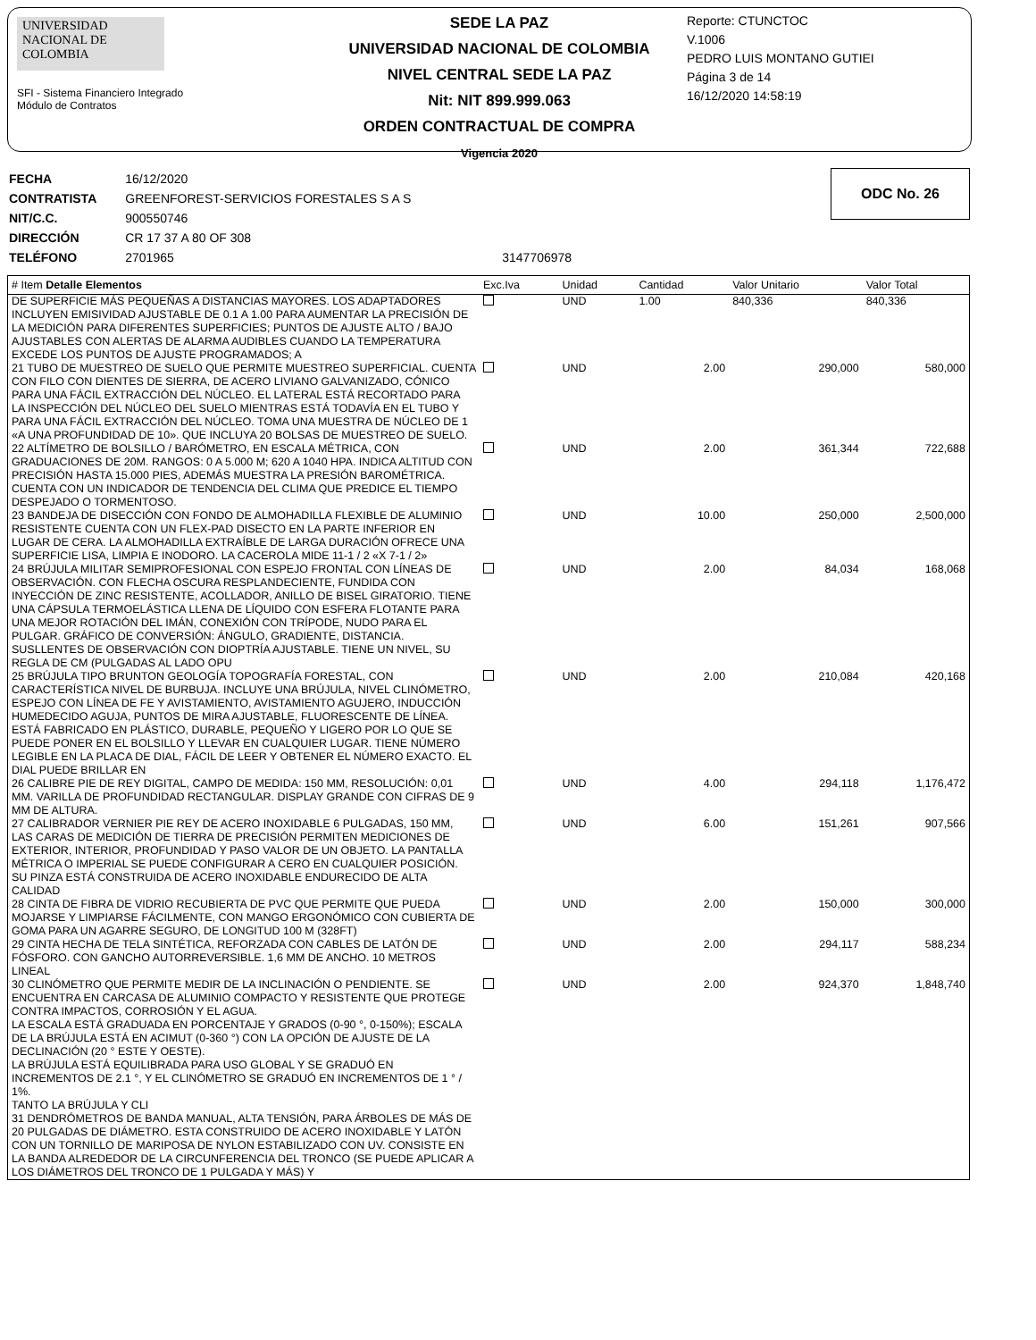UNIVERSIDAD NACIONAL DE COLOMBIA
SFI - Sistema Financiero Integrado
Módulo de Contratos
SEDE LA PAZ
UNIVERSIDAD NACIONAL DE COLOMBIA
NIVEL CENTRAL SEDE LA PAZ
Nit: NIT 899.999.063
ORDEN CONTRACTUAL DE COMPRA
Vigencia 2020
Reporte: CTUNCTOC
V.1006
PEDRO LUIS MONTANO GUTIEI
Página 3 de 14
16/12/2020 14:58:19
| FECHA | 16/12/2020 | |
| CONTRATISTA | GREENFOREST-SERVICIOS FORESTALES S A S | |
| NIT/C.C. | 900550746 | |
| DIRECCIÓN | CR 17 37 A 80 OF 308 | |
| TELÉFONO | 2701965 | 3147706978 |
ODC No. 26
| # Item Detalle Elementos | Exc.Iva | Unidad | Cantidad | Valor Unitario | Valor Total |
| --- | --- | --- | --- | --- | --- |
| DE SUPERFICIE MÁS PEQUEÑAS A DISTANCIAS MAYORES. LOS ADAPTADORES INCLUYEN EMISIVIDAD AJUSTABLE DE 0.1 A 1.00 PARA AUMENTAR LA PRECISIÓN DE LA MEDICIÓN PARA DIFERENTES SUPERFICIES; PUNTOS DE AJUSTE ALTO / BAJO AJUSTABLES CON ALERTAS DE ALARMA AUDIBLES CUANDO LA TEMPERATURA EXCEDE LOS PUNTOS DE AJUSTE PROGRAMADOS; A | | UND | 1.00 | 840,336 | 840,336 |
| 21 TUBO DE MUESTREO DE SUELO QUE PERMITE MUESTREO SUPERFICIAL. CUENTA CON FILO CON DIENTES DE SIERRA, DE ACERO LIVIANO GALVANIZADO, CÓNICO PARA UNA FÁCIL EXTRACCIÓN DEL NÚCLEO. EL LATERAL ESTÁ RECORTADO PARA LA INSPECCIÓN DEL NÚCLEO DEL SUELO MIENTRAS ESTÁ TODAVÍA EN EL TUBO Y PARA UNA FÁCIL EXTRACCIÓN DEL NÚCLEO. TOMA UNA MUESTRA DE NÚCLEO DE 1 «A UNA PROFUNDIDAD DE 10». QUE INCLUYA 20 BOLSAS DE MUESTREO DE SUELO. | | UND | 2.00 | 290,000 | 580,000 |
| 22 ALTÍMETRO DE BOLSILLO / BARÓMETRO, EN ESCALA MÉTRICA, CON GRADUACIONES DE 20M. RANGOS: 0 A 5.000 M; 620 A 1040 HPA. INDICA ALTITUD CON PRECISIÓN HASTA 15.000 PIES, ADEMÁS MUESTRA LA PRESIÓN BAROMÉTRICA. CUENTA CON UN INDICADOR DE TENDENCIA DEL CLIMA QUE PREDICE EL TIEMPO DESPEJADO O TORMENTOSO. | | UND | 2.00 | 361,344 | 722,688 |
| 23 BANDEJA DE DISECCIÓN CON FONDO DE ALMOHADILLA FLEXIBLE DE ALUMINIO RESISTENTE CUENTA CON UN FLEX-PAD DISECTO EN LA PARTE INFERIOR EN LUGAR DE CERA. LA ALMOHADILLA EXTRAÍBLE DE LARGA DURACIÓN OFRECE UNA SUPERFICIE LISA, LIMPIA E INODORO. LA CACEROLA MIDE 11-1 / 2 «X 7-1 / 2» | | UND | 10.00 | 250,000 | 2,500,000 |
| 24 BRÚJULA MILITAR SEMIPROFESIONAL CON ESPEJO FRONTAL CON LÍNEAS DE OBSERVACIÓN. CON FLECHA OSCURA RESPLANDECIENTE, FUNDIDA CON INYECCIÓN DE ZINC RESISTENTE, ACOLLADOR, ANILLO DE BISEL GIRATORIO. TIENE UNA CÁPSULA TERMOELÁSTICA LLENA DE LÍQUIDO CON ESFERA FLOTANTE PARA UNA MEJOR ROTACIÓN DEL IMÁN, CONEXIÓN CON TRÍPODE, NUDO PARA EL PULGAR. GRÁFICO DE CONVERSIÓN: ÁNGULO, GRADIENTE, DISTANCIA. SUSLLENTES DE OBSERVACIÓN CON DIOPTRÍA AJUSTABLE. TIENE UN NIVEL, SU REGLA DE CM (PULGADAS AL LADO OPU | | UND | 2.00 | 84,034 | 168,068 |
| 25 BRÚJULA TIPO BRUNTON GEOLOGÍA TOPOGRAFÍA FORESTAL, CON CARACTERÍSTICA NIVEL DE BURBUJA. INCLUYE UNA BRÚJULA, NIVEL CLINÓMETRO, ESPEJO CON LÍNEA DE FE Y AVISTAMIENTO, AVISTAMIENTO AGUJERO, INDUCCIÓN HUMEDECIDO AGUJA, PUNTOS DE MIRA AJUSTABLE, FLUORESCENTE DE LÍNEA. ESTÁ FABRICADO EN PLÁSTICO, DURABLE, PEQUEÑO Y LIGERO POR LO QUE SE PUEDE PONER EN EL BOLSILLO Y LLEVAR EN CUALQUIER LUGAR. TIENE NÚMERO LEGIBLE EN LA PLACA DE DIAL, FÁCIL DE LEER Y OBTENER EL NÚMERO EXACTO. EL DIAL PUEDE BRILLAR EN | | UND | 2.00 | 210,084 | 420,168 |
| 26 CALIBRE PIE DE REY DIGITAL, CAMPO DE MEDIDA: 150 MM, RESOLUCIÓN: 0,01 MM. VARILLA DE PROFUNDIDAD RECTANGULAR. DISPLAY GRANDE CON CIFRAS DE 9 MM DE ALTURA. | | UND | 4.00 | 294,118 | 1,176,472 |
| 27 CALIBRADOR VERNIER PIE REY DE ACERO INOXIDABLE 6 PULGADAS, 150 MM, LAS CARAS DE MEDICIÓN DE TIERRA DE PRECISIÓN PERMITEN MEDICIONES DE EXTERIOR, INTERIOR, PROFUNDIDAD Y PASO VALOR DE UN OBJETO. LA PANTALLA MÉTRICA O IMPERIAL SE PUEDE CONFIGURAR A CERO EN CUALQUIER POSICIÓN. SU PINZA ESTÁ CONSTRUIDA DE ACERO INOXIDABLE ENDURECIDO DE ALTA CALIDAD | | UND | 6.00 | 151,261 | 907,566 |
| 28 CINTA DE FIBRA DE VIDRIO RECUBIERTA DE PVC QUE PERMITE QUE PUEDA MOJARSE Y LIMPIARSE FÁCILMENTE, CON MANGO ERGONÓMICO CON CUBIERTA DE GOMA PARA UN AGARRE SEGURO, DE LONGITUD 100 M (328FT) | | UND | 2.00 | 150,000 | 300,000 |
| 29 CINTA HECHA DE TELA SINTÉTICA, REFORZADA CON CABLES DE LATÓN DE FÓSFORO. CON GANCHO AUTORREVERSIBLE. 1,6 MM DE ANCHO. 10 METROS LINEAL | | UND | 2.00 | 294,117 | 588,234 |
| 30 CLINÓMETRO QUE PERMITE MEDIR DE LA INCLINACIÓN O PENDIENTE. SE ENCUENTRA EN CARCASA DE ALUMINIO COMPACTO Y RESISTENTE QUE PROTEGE CONTRA IMPACTOS, CORROSIÓN Y EL AGUA. LA ESCALA ESTÁ GRADUADA EN PORCENTAJE Y GRADOS (0-90 °, 0-150%); ESCALA DE LA BRÚJULA ESTÁ EN ACIMUT (0-360 °) CON LA OPCIÓN DE AJUSTE DE LA DECLINACIÓN (20 ° ESTE Y OESTE). LA BRÚJULA ESTÁ EQUILIBRADA PARA USO GLOBAL Y SE GRADUÓ EN INCREMENTOS DE 2.1 °, Y EL CLINÓMETRO SE GRADUÓ EN INCREMENTOS DE 1 ° / 1%. TANTO LA BRÚJULA Y CLI | | UND | 2.00 | 924,370 | 1,848,740 |
| 31 DENDRÓMETROS DE BANDA MANUAL, ALTA TENSIÓN, PARA ÁRBOLES DE MÁS DE 20 PULGADAS DE DIÁMETRO. ESTA CONSTRUIDO DE ACERO INOXIDABLE Y LATÓN CON UN TORNILLO DE MARIPOSA DE NYLON ESTABILIZADO CON UV. CONSISTE EN LA BANDA ALREDEDOR DE LA CIRCUNFERENCIA DEL TRONCO (SE PUEDE APLICAR A LOS DIÁMETROS DEL TRONCO DE 1 PULGADA Y MÁS) Y | | | | | |